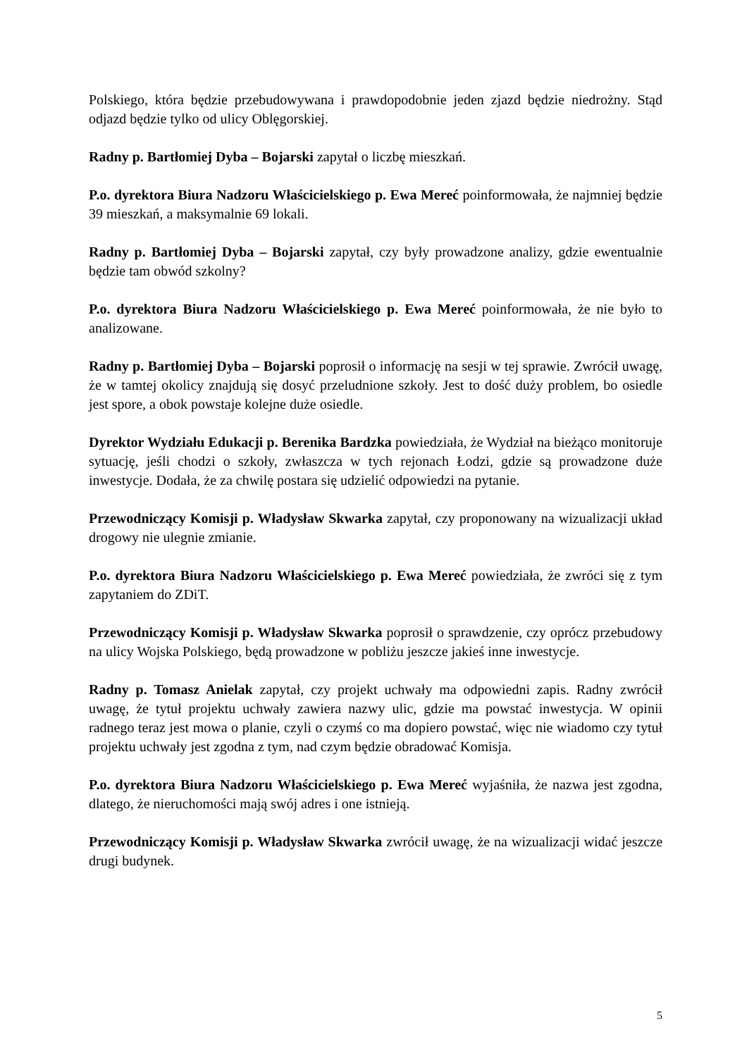Polskiego, która będzie przebudowywana i prawdopodobnie jeden zjazd będzie niedrożny. Stąd odjazd będzie tylko od ulicy Oblęgorskiej.
Radny p. Bartłomiej Dyba – Bojarski zapytał o liczbę mieszkań.
P.o. dyrektora Biura Nadzoru Właścicielskiego p. Ewa Mereć poinformowała, że najmniej będzie 39 mieszkań, a maksymalnie 69 lokali.
Radny p. Bartłomiej Dyba – Bojarski zapytał, czy były prowadzone analizy, gdzie ewentualnie będzie tam obwód szkolny?
P.o. dyrektora Biura Nadzoru Właścicielskiego p. Ewa Mereć poinformowała, że nie było to analizowane.
Radny p. Bartłomiej Dyba – Bojarski poprosił o informację na sesji w tej sprawie. Zwrócił uwagę, że w tamtej okolicy znajdują się dosyć przeludnione szkoły. Jest to dość duży problem, bo osiedle jest spore, a obok powstaje kolejne duże osiedle.
Dyrektor Wydziału Edukacji p. Berenika Bardzka powiedziała, że Wydział na bieżąco monitoruje sytuację, jeśli chodzi o szkoły, zwłaszcza w tych rejonach Łodzi, gdzie są prowadzone duże inwestycje. Dodała, że za chwilę postara się udzielić odpowiedzi na pytanie.
Przewodniczący Komisji p. Władysław Skwarka zapytał, czy proponowany na wizualizacji układ drogowy nie ulegnie zmianie.
P.o. dyrektora Biura Nadzoru Właścicielskiego p. Ewa Mereć powiedziała, że zwróci się z tym zapytaniem do ZDiT.
Przewodniczący Komisji p. Władysław Skwarka poprosił o sprawdzenie, czy oprócz przebudowy na ulicy Wojska Polskiego, będą prowadzone w pobliżu jeszcze jakieś inne inwestycje.
Radny p. Tomasz Anielak zapytał, czy projekt uchwały ma odpowiedni zapis. Radny zwrócił uwagę, że tytuł projektu uchwały zawiera nazwy ulic, gdzie ma powstać inwestycja. W opinii radnego teraz jest mowa o planie, czyli o czymś co ma dopiero powstać, więc nie wiadomo czy tytuł projektu uchwały jest zgodna z tym, nad czym będzie obradować Komisja.
P.o. dyrektora Biura Nadzoru Właścicielskiego p. Ewa Mereć wyjaśniła, że nazwa jest zgodna, dlatego, że nieruchomości mają swój adres i one istnieją.
Przewodniczący Komisji p. Władysław Skwarka zwrócił uwagę, że na wizualizacji widać jeszcze drugi budynek.
5